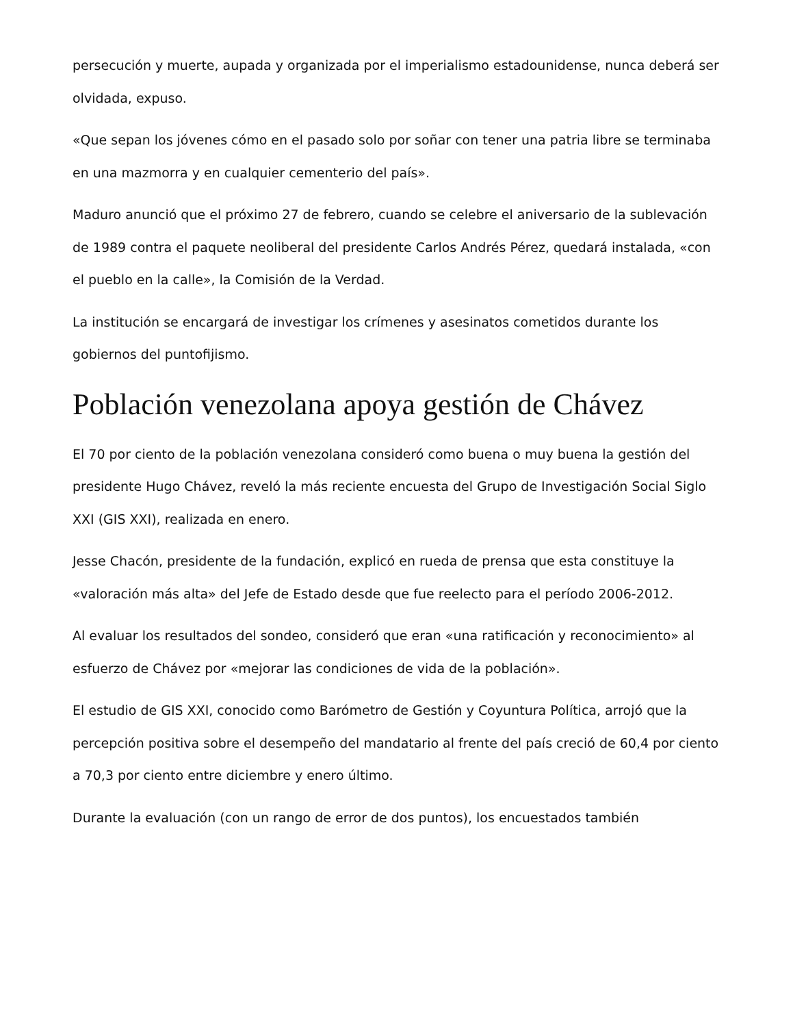persecución y muerte, aupada y organizada por el imperialismo estadounidense, nunca deberá ser olvidada, expuso.
«Que sepan los jóvenes cómo en el pasado solo por soñar con tener una patria libre se terminaba en una mazmorra y en cualquier cementerio del país».
Maduro anunció que el próximo 27 de febrero, cuando se celebre el aniversario de la sublevación de 1989 contra el paquete neoliberal del presidente Carlos Andrés Pérez, quedará instalada, «con el pueblo en la calle», la Comisión de la Verdad.
La institución se encargará de investigar los crímenes y asesinatos cometidos durante los gobiernos del puntofijismo.
Población venezolana apoya gestión de Chávez
El 70 por ciento de la población venezolana consideró como buena o muy buena la gestión del presidente Hugo Chávez, reveló la más reciente encuesta del Grupo de Investigación Social Siglo XXI (GIS XXI), realizada en enero.
Jesse Chacón, presidente de la fundación, explicó en rueda de prensa que esta constituye la «valoración más alta» del Jefe de Estado desde que fue reelecto para el período 2006-2012.
Al evaluar los resultados del sondeo, consideró que eran «una ratificación y reconocimiento» al esfuerzo de Chávez por «mejorar las condiciones de vida de la población».
El estudio de GIS XXI, conocido como Barómetro de Gestión y Coyuntura Política, arrojó que la percepción positiva sobre el desempeño del mandatario al frente del país creció de 60,4 por ciento a 70,3 por ciento entre diciembre y enero último.
Durante la evaluación (con un rango de error de dos puntos), los encuestados también